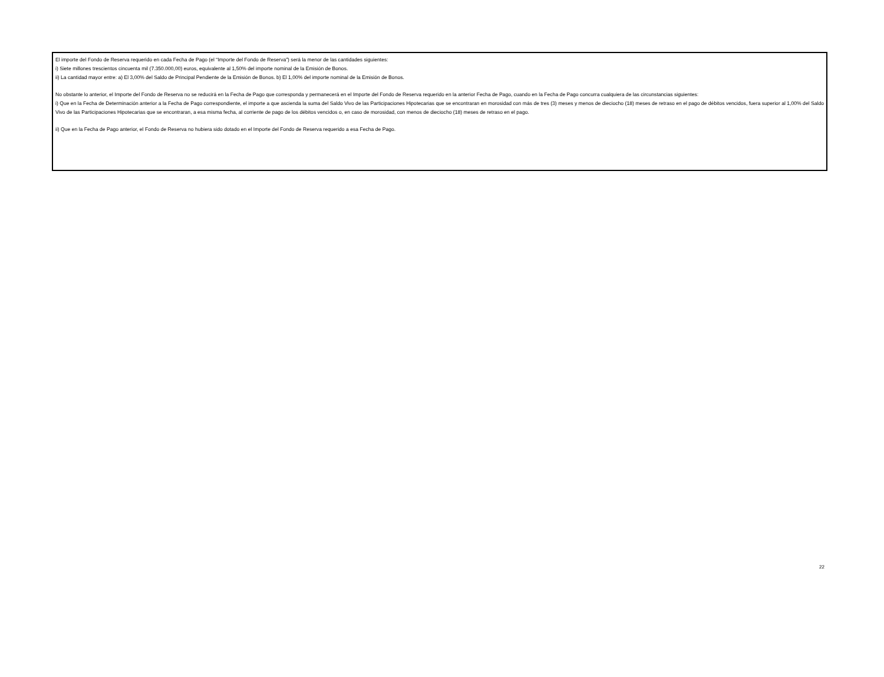El importe del Fondo de Reserva requerido en cada Fecha de Pago (el “Importe del Fondo de Reserva”) será la menor de las cantidades siguientes:
i) Siete millones trescientos cincuenta mil (7.350.000,00) euros, equivalente al 1,50% del importe nominal de la Emisión de Bonos.
ii) La cantidad mayor entre: a) El 3,00% del Saldo de Principal Pendiente de la Emisión de Bonos. b) El 1,00% del importe nominal de la Emisión de Bonos.
No obstante lo anterior, el Importe del Fondo de Reserva no se reducirá en la Fecha de Pago que corresponda y permanecerá en el Importe del Fondo de Reserva requerido en la anterior Fecha de Pago, cuando en la Fecha de Pago concurra cualquiera de las circunstancias siguientes:
i) Que en la Fecha de Determinación anterior a la Fecha de Pago correspondiente, el importe a que ascienda la suma del Saldo Vivo de las Participaciones Hipotecarias que se encontraran en morosidad con más de tres (3) meses y menos de dieciocho (18) meses de retraso en el pago de débitos vencidos, fuera superior al 1,00% del Saldo Vivo de las Participaciones Hipotecarias que se encontraran, a esa misma fecha, al corriente de pago de los débitos vencidos o, en caso de morosidad, con menos de dieciocho (18) meses de retraso en el pago.
ii) Que en la Fecha de Pago anterior, el Fondo de Reserva no hubiera sido dotado en el Importe del Fondo de Reserva requerido a esa Fecha de Pago.
22